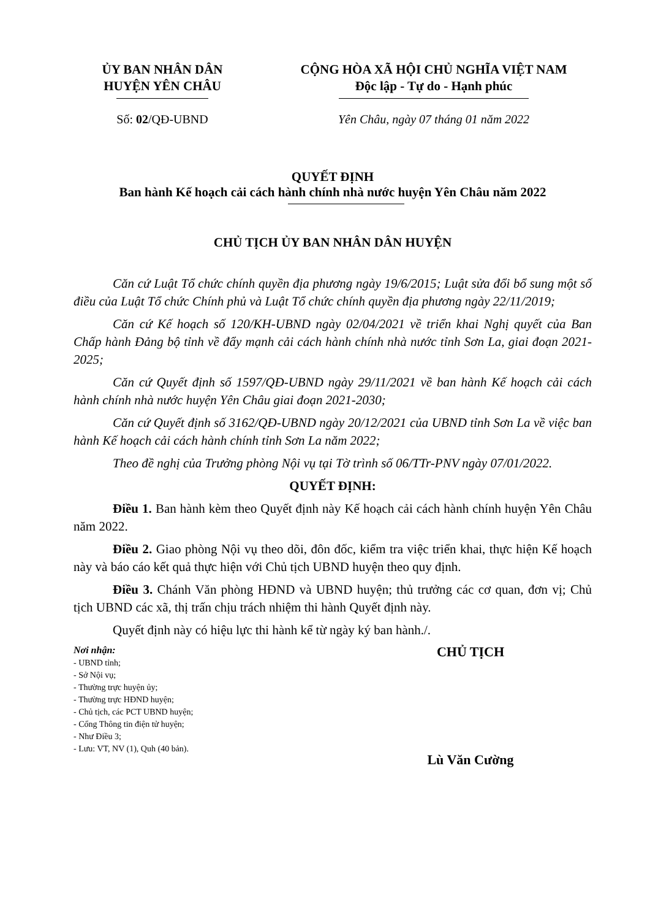ỦY BAN NHÂN DÂN
HUYỆN YÊN CHÂU
CỘNG HÒA XÃ HỘI CHỦ NGHĨA VIỆT NAM
Độc lập - Tự do - Hạnh phúc
Số: 02/QĐ-UBND Yên Châu, ngày 07 tháng 01 năm 2022
QUYẾT ĐỊNH
Ban hành Kế hoạch cải cách hành chính nhà nước huyện Yên Châu năm 2022
CHỦ TỊCH ỦY BAN NHÂN DÂN HUYỆN
Căn cứ Luật Tổ chức chính quyền địa phương ngày 19/6/2015; Luật sửa đổi bổ sung một số điều của Luật Tổ chức Chính phủ và Luật Tổ chức chính quyền địa phương ngày 22/11/2019;
Căn cứ Kế hoạch số 120/KH-UBND ngày 02/04/2021 về triển khai Nghị quyết của Ban Chấp hành Đảng bộ tỉnh về đẩy mạnh cải cách hành chính nhà nước tỉnh Sơn La, giai đoạn 2021-2025;
Căn cứ Quyết định số 1597/QĐ-UBND ngày 29/11/2021 về ban hành Kế hoạch cải cách hành chính nhà nước huyện Yên Châu giai đoạn 2021-2030;
Căn cứ Quyết định số 3162/QĐ-UBND ngày 20/12/2021 của UBND tỉnh Sơn La về việc ban hành Kế hoạch cải cách hành chính tỉnh Sơn La năm 2022;
Theo đề nghị của Trưởng phòng Nội vụ tại Tờ trình số 06/TTr-PNV ngày 07/01/2022.
QUYẾT ĐỊNH:
Điều 1. Ban hành kèm theo Quyết định này Kế hoạch cải cách hành chính huyện Yên Châu năm 2022.
Điều 2. Giao phòng Nội vụ theo dõi, đôn đốc, kiểm tra việc triển khai, thực hiện Kế hoạch này và báo cáo kết quả thực hiện với Chủ tịch UBND huyện theo quy định.
Điều 3. Chánh Văn phòng HĐND và UBND huyện; thủ trưởng các cơ quan, đơn vị; Chủ tịch UBND các xã, thị trấn chịu trách nhiệm thi hành Quyết định này.
Quyết định này có hiệu lực thi hành kể từ ngày ký ban hành./.
Nơi nhận:
- UBND tỉnh;
- Sở Nội vụ;
- Thường trực huyện ủy;
- Thường trực HĐND huyện;
- Chủ tịch, các PCT UBND huyện;
- Cổng Thông tin điện tử huyện;
- Như Điều 3;
- Lưu: VT, NV (1), Quh (40 bản).
CHỦ TỊCH
Lù Văn Cường